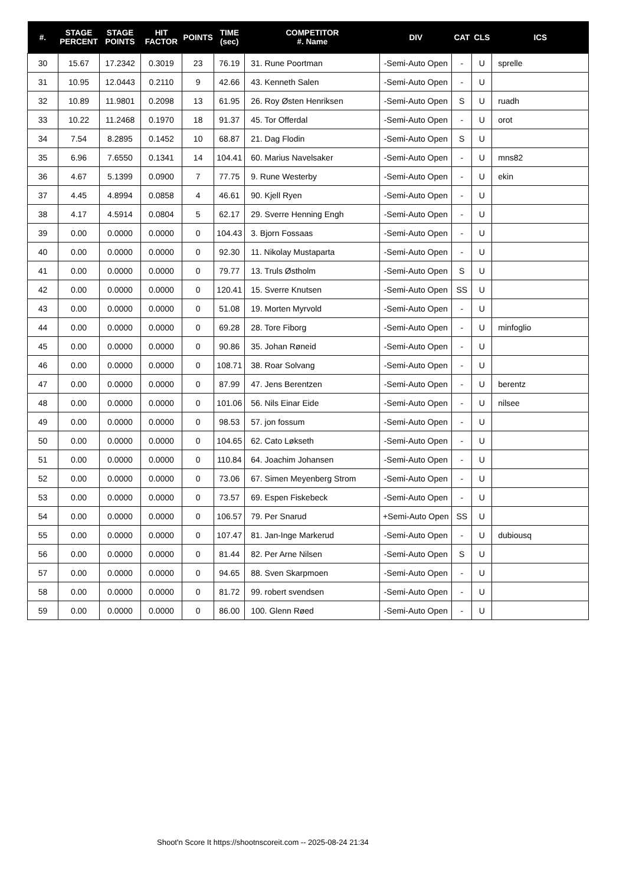| #. | STAGE PERCENT | STAGE POINTS | HIT FACTOR | POINTS | TIME (sec) | COMPETITOR #. Name | DIV | CAT | CLS | ICS |
| --- | --- | --- | --- | --- | --- | --- | --- | --- | --- | --- |
| 30 | 15.67 | 17.2342 | 0.3019 | 23 | 76.19 | 31. Rune Poortman | -Semi-Auto Open | - | U | sprelle |
| 31 | 10.95 | 12.0443 | 0.2110 | 9 | 42.66 | 43. Kenneth Salen | -Semi-Auto Open | - | U | |
| 32 | 10.89 | 11.9801 | 0.2098 | 13 | 61.95 | 26. Roy Østen Henriksen | -Semi-Auto Open | S | U | ruadh |
| 33 | 10.22 | 11.2468 | 0.1970 | 18 | 91.37 | 45. Tor Offerdal | -Semi-Auto Open | - | U | orot |
| 34 | 7.54 | 8.2895 | 0.1452 | 10 | 68.87 | 21. Dag Flodin | -Semi-Auto Open | S | U | |
| 35 | 6.96 | 7.6550 | 0.1341 | 14 | 104.41 | 60. Marius Navelsaker | -Semi-Auto Open | - | U | mns82 |
| 36 | 4.67 | 5.1399 | 0.0900 | 7 | 77.75 | 9. Rune Westerby | -Semi-Auto Open | - | U | ekin |
| 37 | 4.45 | 4.8994 | 0.0858 | 4 | 46.61 | 90. Kjell Ryen | -Semi-Auto Open | - | U | |
| 38 | 4.17 | 4.5914 | 0.0804 | 5 | 62.17 | 29. Sverre Henning Engh | -Semi-Auto Open | - | U | |
| 39 | 0.00 | 0.0000 | 0.0000 | 0 | 104.43 | 3. Bjorn Fossaas | -Semi-Auto Open | - | U | |
| 40 | 0.00 | 0.0000 | 0.0000 | 0 | 92.30 | 11. Nikolay Mustaparta | -Semi-Auto Open | - | U | |
| 41 | 0.00 | 0.0000 | 0.0000 | 0 | 79.77 | 13. Truls Østholm | -Semi-Auto Open | S | U | |
| 42 | 0.00 | 0.0000 | 0.0000 | 0 | 120.41 | 15. Sverre Knutsen | -Semi-Auto Open | SS | U | |
| 43 | 0.00 | 0.0000 | 0.0000 | 0 | 51.08 | 19. Morten Myrvold | -Semi-Auto Open | - | U | |
| 44 | 0.00 | 0.0000 | 0.0000 | 0 | 69.28 | 28. Tore Fiborg | -Semi-Auto Open | - | U | minfoglio |
| 45 | 0.00 | 0.0000 | 0.0000 | 0 | 90.86 | 35. Johan Røneid | -Semi-Auto Open | - | U | |
| 46 | 0.00 | 0.0000 | 0.0000 | 0 | 108.71 | 38. Roar Solvang | -Semi-Auto Open | - | U | |
| 47 | 0.00 | 0.0000 | 0.0000 | 0 | 87.99 | 47. Jens Berentzen | -Semi-Auto Open | - | U | berentz |
| 48 | 0.00 | 0.0000 | 0.0000 | 0 | 101.06 | 56. Nils Einar Eide | -Semi-Auto Open | - | U | nilsee |
| 49 | 0.00 | 0.0000 | 0.0000 | 0 | 98.53 | 57. jon fossum | -Semi-Auto Open | - | U | |
| 50 | 0.00 | 0.0000 | 0.0000 | 0 | 104.65 | 62. Cato Løkseth | -Semi-Auto Open | - | U | |
| 51 | 0.00 | 0.0000 | 0.0000 | 0 | 110.84 | 64. Joachim Johansen | -Semi-Auto Open | - | U | |
| 52 | 0.00 | 0.0000 | 0.0000 | 0 | 73.06 | 67. Simen Meyenberg Strom | -Semi-Auto Open | - | U | |
| 53 | 0.00 | 0.0000 | 0.0000 | 0 | 73.57 | 69. Espen Fiskebeck | -Semi-Auto Open | - | U | |
| 54 | 0.00 | 0.0000 | 0.0000 | 0 | 106.57 | 79. Per Snarud | +Semi-Auto Open | SS | U | |
| 55 | 0.00 | 0.0000 | 0.0000 | 0 | 107.47 | 81. Jan-Inge Markerud | -Semi-Auto Open | - | U | dubiousq |
| 56 | 0.00 | 0.0000 | 0.0000 | 0 | 81.44 | 82. Per Arne Nilsen | -Semi-Auto Open | S | U | |
| 57 | 0.00 | 0.0000 | 0.0000 | 0 | 94.65 | 88. Sven Skarpmoen | -Semi-Auto Open | - | U | |
| 58 | 0.00 | 0.0000 | 0.0000 | 0 | 81.72 | 99. robert svendsen | -Semi-Auto Open | - | U | |
| 59 | 0.00 | 0.0000 | 0.0000 | 0 | 86.00 | 100. Glenn Røed | -Semi-Auto Open | - | U | |
Shoot'n Score It https://shootnscoreit.com -- 2025-08-24 21:34